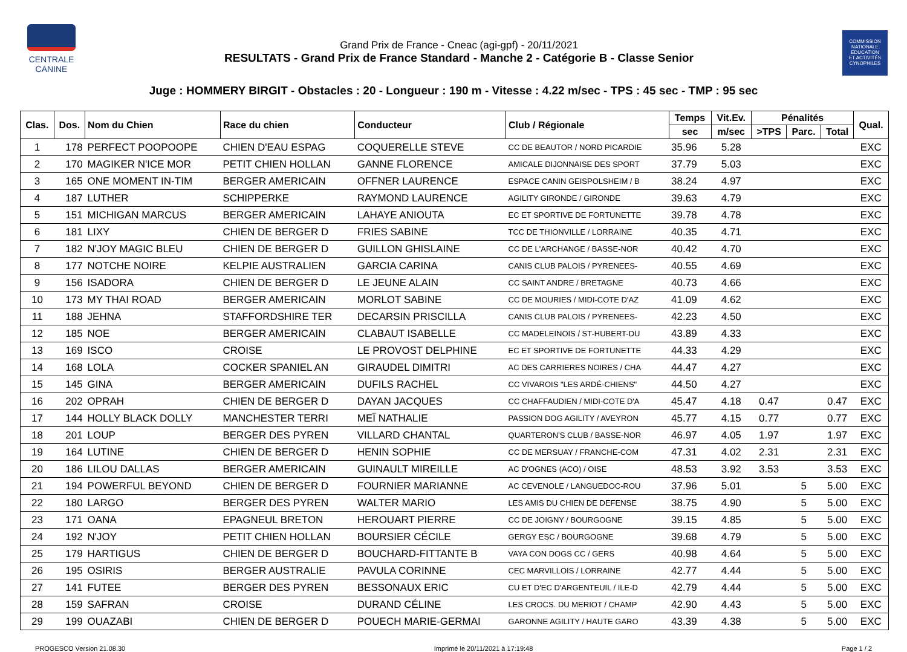CENTRALE
CANINE
Grand Prix de France - Cneac (agi-gpf) - 20/11/2021
RESULTATS - Grand Prix de France Standard - Manche 2 - Catégorie B - Classe Senior
COMMISSION
NATIONALE
EDUCATION
ET ACTIVITÉS
CYNOPHILES
Juge : HOMMERY BIRGIT - Obstacles : 20 - Longueur : 190 m - Vitesse : 4.22 m/sec - TPS : 45 sec - TMP : 95 sec
| Clas. | Dos. | Nom du Chien | Race du chien | Conducteur | Club / Régionale | Temps | Vit.Ev. | Pénalités | | | Qual. |
| --- | --- | --- | --- | --- | --- | --- | --- | --- | --- | --- | --- |
| | | | | | | sec | m/sec | >TPS | Parc. | Total | |
| 1 | 178 | PERFECT POOPOOPE | CHIEN D'EAU ESPAG | COQUERELLE STEVE | CC DE BEAUTOR / NORD PICARDIE | 35.96 | 5.28 | | | | EXC |
| 2 | 170 | MAGIKER N'ICE MOR | PETIT CHIEN HOLLAN | GANNE FLORENCE | AMICALE DIJONNAISE DES SPORT | 37.79 | 5.03 | | | | EXC |
| 3 | 165 | ONE MOMENT IN-TIM | BERGER AMERICAIN | OFFNER LAURENCE | ESPACE CANIN GEISPOLSHEIM / B | 38.24 | 4.97 | | | | EXC |
| 4 | 187 | LUTHER | SCHIPPERKE | RAYMOND LAURENCE | AGILITY GIRONDE / GIRONDE | 39.63 | 4.79 | | | | EXC |
| 5 | 151 | MICHIGAN MARCUS | BERGER AMERICAIN | LAHAYE ANIOUTA | EC ET SPORTIVE DE FORTUNETTE | 39.78 | 4.78 | | | | EXC |
| 6 | 181 | LIXY | CHIEN DE BERGER D | FRIES SABINE | TCC DE THIONVILLE / LORRAINE | 40.35 | 4.71 | | | | EXC |
| 7 | 182 | N'JOY MAGIC BLEU | CHIEN DE BERGER D | GUILLON GHISLAINE | CC DE L'ARCHANGE / BASSE-NOR | 40.42 | 4.70 | | | | EXC |
| 8 | 177 | NOTCHE NOIRE | KELPIE AUSTRALIEN | GARCIA CARINA | CANIS CLUB PALOIS / PYRENEES- | 40.55 | 4.69 | | | | EXC |
| 9 | 156 | ISADORA | CHIEN DE BERGER D | LE JEUNE ALAIN | CC SAINT ANDRE / BRETAGNE | 40.73 | 4.66 | | | | EXC |
| 10 | 173 | MY THAI ROAD | BERGER AMERICAIN | MORLOT SABINE | CC DE MOURIES / MIDI-COTE D'AZ | 41.09 | 4.62 | | | | EXC |
| 11 | 188 | JEHNA | STAFFORDSHIRE TER | DECARSIN PRISCILLA | CANIS CLUB PALOIS / PYRENEES- | 42.23 | 4.50 | | | | EXC |
| 12 | 185 | NOE | BERGER AMERICAIN | CLABAUT ISABELLE | CC MADELEINOIS / ST-HUBERT-DU | 43.89 | 4.33 | | | | EXC |
| 13 | 169 | ISCO | CROISE | LE PROVOST DELPHINE | EC ET SPORTIVE DE FORTUNETTE | 44.33 | 4.29 | | | | EXC |
| 14 | 168 | LOLA | COCKER SPANIEL AN | GIRAUDEL DIMITRI | AC DES CARRIERES NOIRES / CHA | 44.47 | 4.27 | | | | EXC |
| 15 | 145 | GINA | BERGER AMERICAIN | DUFILS RACHEL | CC VIVAROIS "LES ARDÉ-CHIENS" | 44.50 | 4.27 | | | | EXC |
| 16 | 202 | OPRAH | CHIEN DE BERGER D | DAYAN JACQUES | CC CHAFFAUDIEN / MIDI-COTE D'A | 45.47 | 4.18 | 0.47 | | 0.47 | EXC |
| 17 | 144 | HOLLY BLACK DOLLY | MANCHESTER TERRI | MEÏ NATHALIE | PASSION DOG AGILITY / AVEYRON | 45.77 | 4.15 | 0.77 | | 0.77 | EXC |
| 18 | 201 | LOUP | BERGER DES PYREN | VILLARD CHANTAL | QUARTERON'S CLUB / BASSE-NOR | 46.97 | 4.05 | 1.97 | | 1.97 | EXC |
| 19 | 164 | LUTINE | CHIEN DE BERGER D | HENIN SOPHIE | CC DE MERSUAY / FRANCHE-COM | 47.31 | 4.02 | 2.31 | | 2.31 | EXC |
| 20 | 186 | LILOU DALLAS | BERGER AMERICAIN | GUINAULT MIREILLE | AC D'OGNES (ACO) / OISE | 48.53 | 3.92 | 3.53 | | 3.53 | EXC |
| 21 | 194 | POWERFUL BEYOND | CHIEN DE BERGER D | FOURNIER MARIANNE | AC CEVENOLE / LANGUEDOC-ROU | 37.96 | 5.01 | | 5 | 5.00 | EXC |
| 22 | 180 | LARGO | BERGER DES PYREN | WALTER MARIO | LES AMIS DU CHIEN DE DEFENSE | 38.75 | 4.90 | | 5 | 5.00 | EXC |
| 23 | 171 | OANA | EPAGNEUL BRETON | HEROUART PIERRE | CC DE JOIGNY / BOURGOGNE | 39.15 | 4.85 | | 5 | 5.00 | EXC |
| 24 | 192 | N'JOY | PETIT CHIEN HOLLAN | BOURSIER CÉCILE | GERGY ESC / BOURGOGNE | 39.68 | 4.79 | | 5 | 5.00 | EXC |
| 25 | 179 | HARTIGUS | CHIEN DE BERGER D | BOUCHARD-FITTANTE B | VAYA CON DOGS CC / GERS | 40.98 | 4.64 | | 5 | 5.00 | EXC |
| 26 | 195 | OSIRIS | BERGER AUSTRALIE | PAVULA CORINNE | CEC MARVILLOIS / LORRAINE | 42.77 | 4.44 | | 5 | 5.00 | EXC |
| 27 | 141 | FUTEE | BERGER DES PYREN | BESSONAUX ERIC | CU ET D'EC D'ARGENTEUIL / ILE-D | 42.79 | 4.44 | | 5 | 5.00 | EXC |
| 28 | 159 | SAFRAN | CROISE | DURAND CÉLINE | LES CROCS. DU MERIOT / CHAMP | 42.90 | 4.43 | | 5 | 5.00 | EXC |
| 29 | 199 | OUAZABI | CHIEN DE BERGER D | POUECH MARIE-GERMAI | GARONNE AGILITY / HAUTE GARO | 43.39 | 4.38 | | 5 | 5.00 | EXC |
PROGESCO Version 21.08.30 Imprimé le 20/11/2021 à 17:19:48 Page 1 / 2